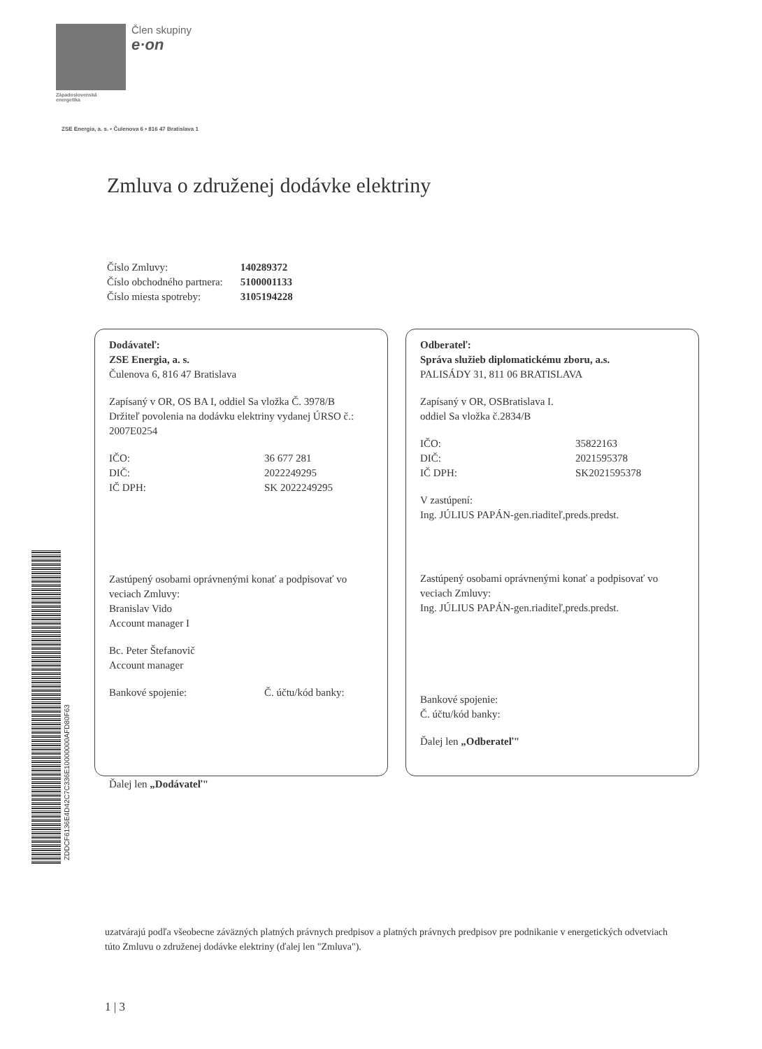Člen skupiny
e·on
Západoslovenská
energetika
ZSE Energia, a. s. • Čulenova 6 • 816 47 Bratislava 1
Zmluva o združenej dodávke elektriny
| Číslo Zmluvy: | 140289372 |
| Číslo obchodného partnera: | 5100001133 |
| Číslo miesta spotreby: | 3105194228 |
Dodávateľ:
ZSE Energia, a. s.
Čulenova 6, 816 47 Bratislava
Zapísaný v OR, OS BA I, oddiel Sa vložka Č. 3978/B
Držiteľ povolenia na dodávku elektriny vydanej ÚRSO č.: 2007E0254
IČO: 36 677 281
DIČ: 2022249295
IČ DPH: SK 2022249295
Zastúpený osobami oprávnenými konať a podpisovať vo veciach Zmluvy:
Branislav Vido
Account manager I
Bc. Peter Štefanovič
Account manager
Bankové spojenie: Č. účtu/kód banky:
Ďalej len „Dodávateľ"
Odberateľ:
Správa služieb diplomatickému zboru, a.s.
PALISÁDY 31, 811 06 BRATISLAVA
Zapísaný v OR, OSBratislava I.
oddiel Sa vložka č.2834/B
IČO: 35822163
DIČ: 2021595378
IČ DPH: SK2021595378
V zastúpení:
Ing. JÚLIUS PAPÁN-gen.riaditeľ,preds.predst.
Zastúpený osobami oprávnenými konať a podpisovať vo veciach Zmluvy:
Ing. JÚLIUS PAPÁN-gen.riaditeľ,preds.predst.
Bankové spojenie:
Č. účtu/kód banky:
Ďalej len „Odberateľ"
ZDDCF6136E4D42C7C336E10000000AFD80F63
uzatvárajú podľa všeobecne záväzných platných právnych predpisov a platných právnych predpisov pre podnikanie v energetických odvetviach túto Zmluvu o združenej dodávke elektriny (ďalej len "Zmluva").
1 | 3